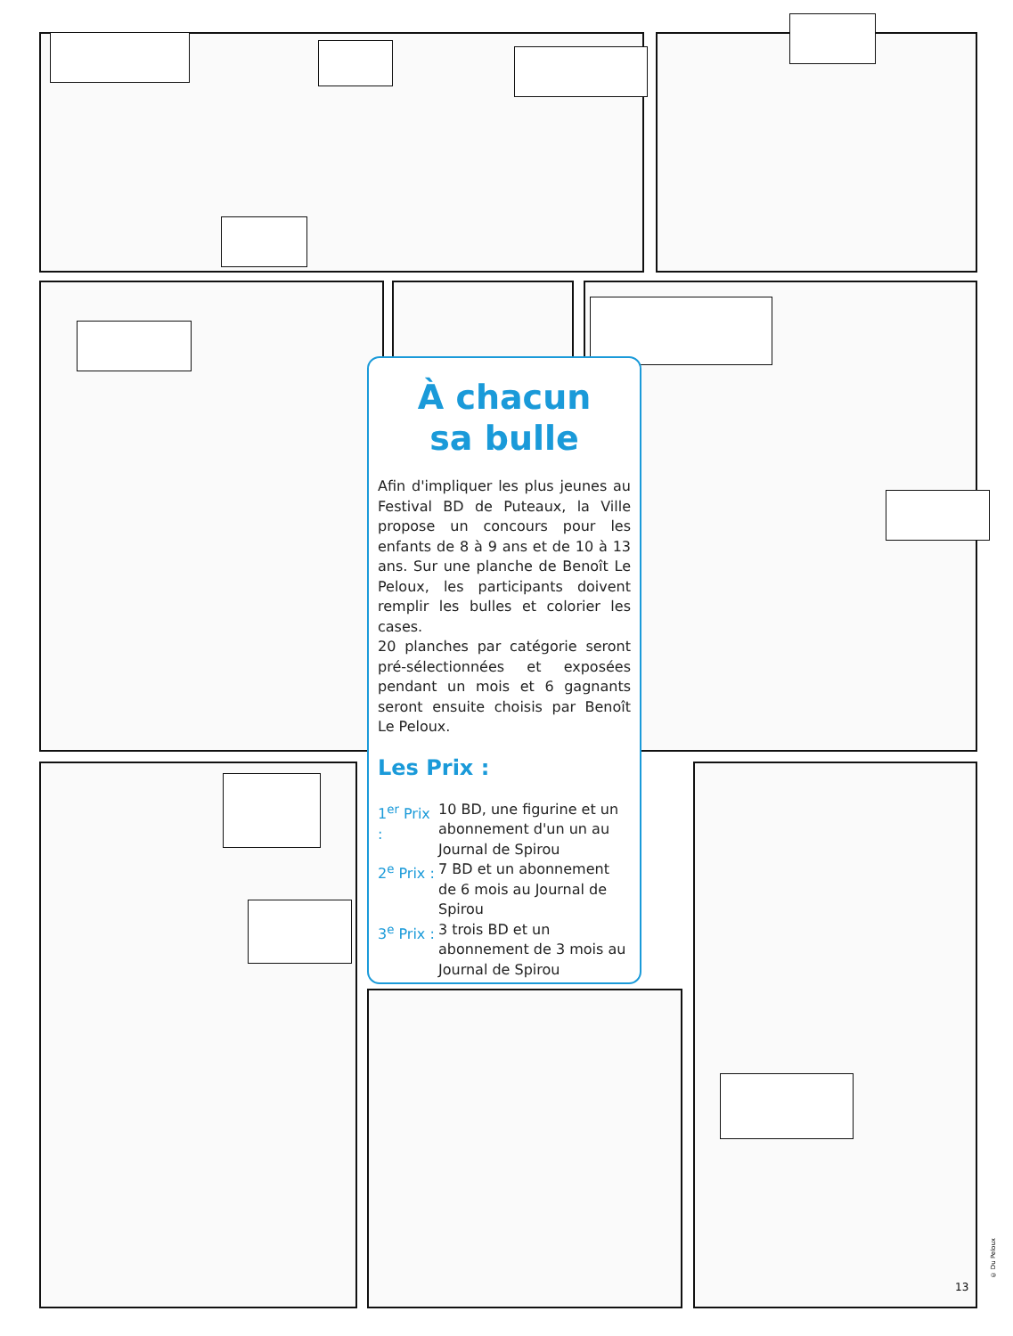À chacun
sa bulle
Afin d'impliquer les plus jeunes au Festival BD de Puteaux, la Ville propose un concours pour les enfants de 8 à 9 ans et de 10 à 13 ans. Sur une planche de Benoît Le Peloux, les participants doivent remplir les bulles et colorier les cases.
20 planches par catégorie seront pré-sélectionnées et exposées pendant un mois et 6 gagnants seront ensuite choisis par Benoît Le Peloux.
Les Prix :
1<sup>er</sup> Prix :
10 BD, une figurine et un abonnement d'un un au Journal de Spirou
2<sup>e</sup> Prix :
7 BD et un abonnement de 6 mois au Journal de Spirou
3<sup>e</sup> Prix :
3 trois BD et un abonnement de 3 mois au Journal de Spirou
© Du Peloux
13